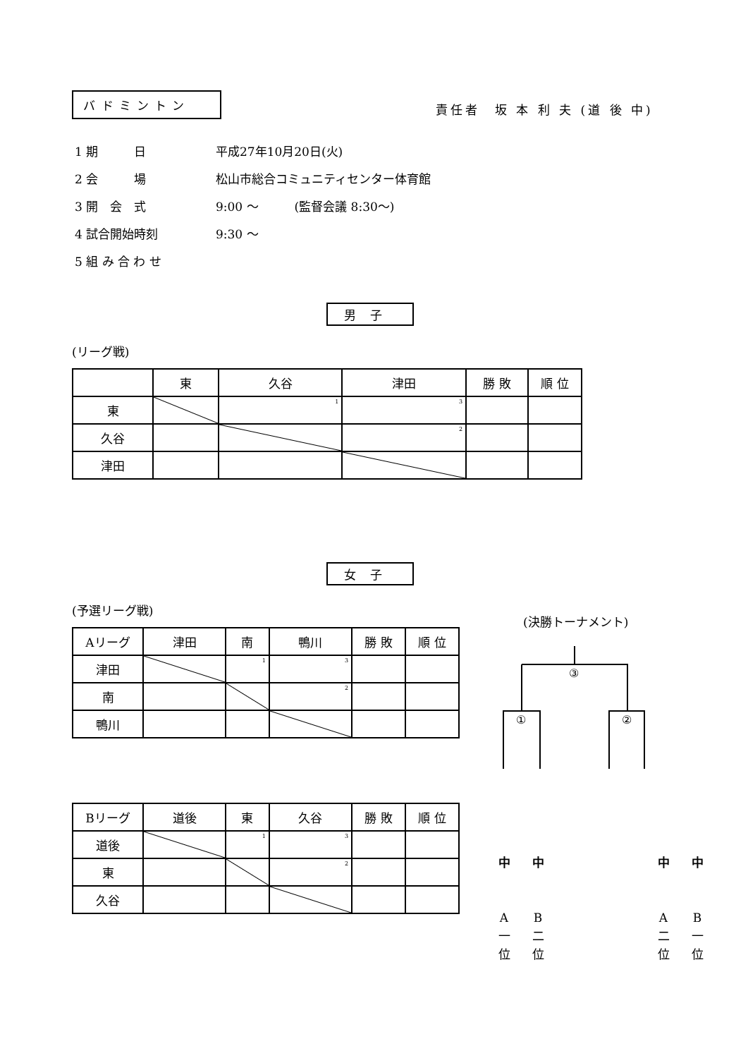バドミントン
責任者　坂 本 利 夫 (道 後 中)
1 期　　　日 平成27年10月20日(火)
2 会　　　場 松山市総合コミュニティセンター体育館
3 開　会　式 9:00 ～　　　(監督会議 8:30～)
4 試合開始時刻 9:30 ～
5 組 み 合 わ せ
男子
(リーグ戦)
| | 東 | 久谷 | 津田 | 勝 敗 | 順 位 |
| 東 | | 1 | 3 | | |
| 久谷 | | | 2 | | |
| 津田 | | | | | |
女子
(予選リーグ戦)
(決勝トーナメント)
| Aリーグ | 津田 | 南 | 鴨川 | 勝 敗 | 順 位 |
| 津田 | | 1 | 3 | | |
| 南 | | | 2 | | |
| 鴨川 | | | | | |
| Bリーグ | 道後 | 東 | 久谷 | 勝 敗 | 順 位 |
| 道後 | | 1 | 3 | | |
| 東 | | | 2 | | |
| 久谷 | | | | | |
③
①
②
中
A
一
位
中
B
二
位
中
A
二
位
中
B
一
位